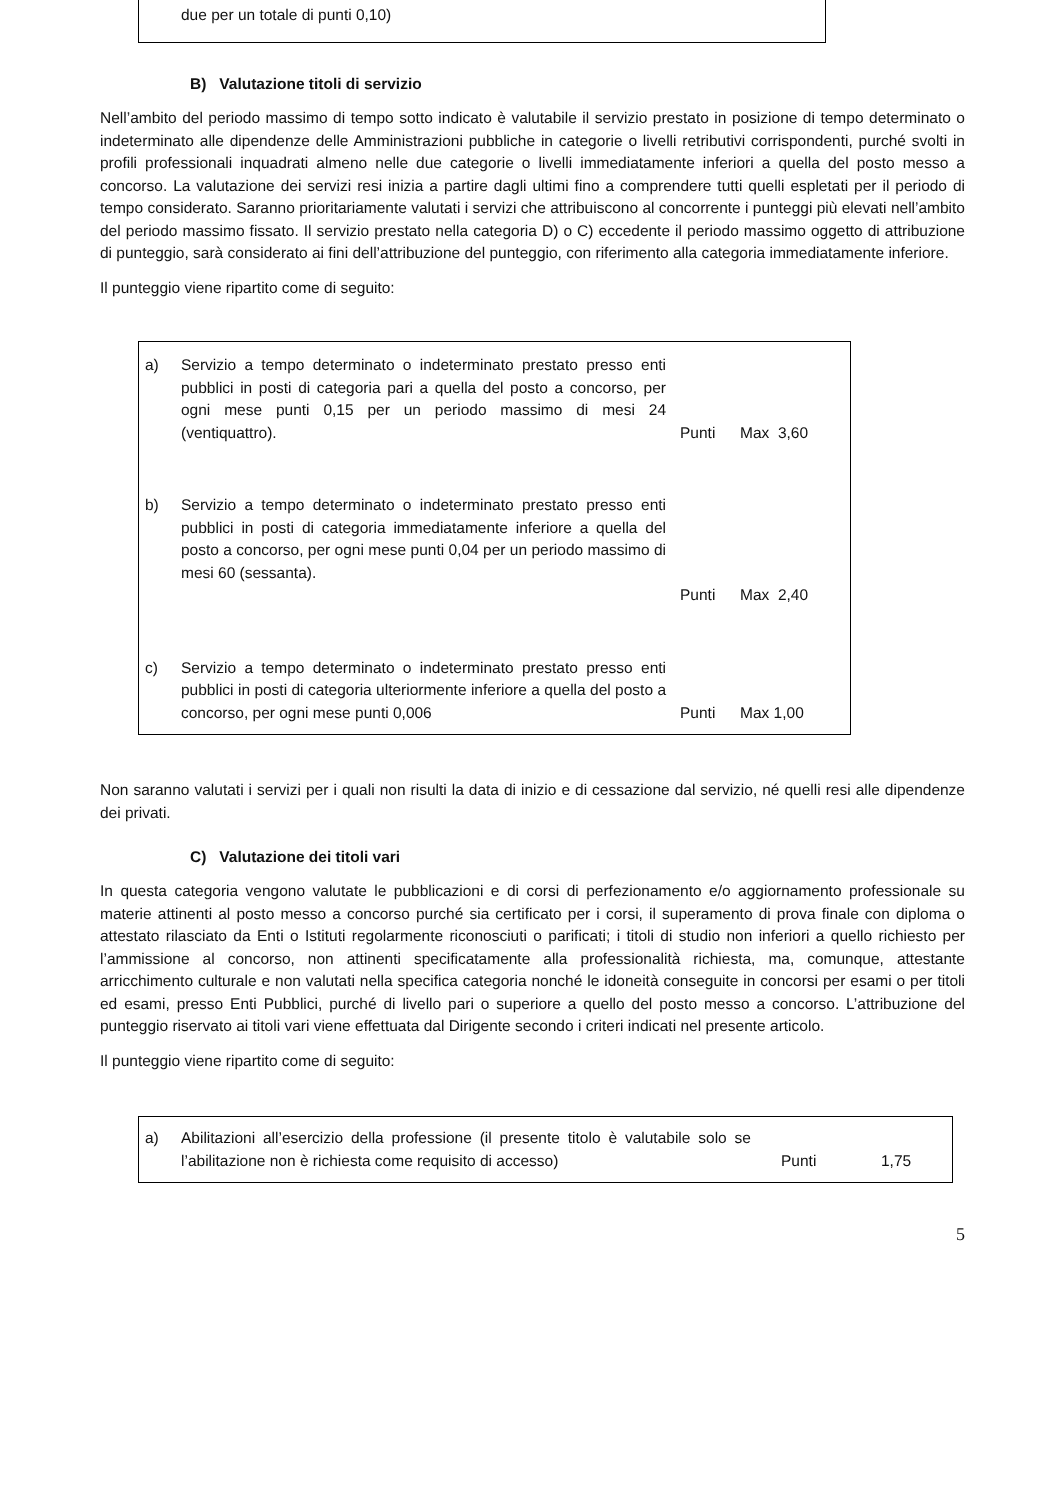due per un totale di punti 0,10)
B) Valutazione titoli di servizio
Nell’ambito del periodo massimo di tempo sotto indicato è valutabile il servizio prestato in posizione di tempo determinato o indeterminato alle dipendenze delle Amministrazioni pubbliche in categorie o livelli retributivi corrispondenti, purché svolti in profili professionali inquadrati almeno nelle due categorie o livelli immediatamente inferiori a quella del posto messo a concorso. La valutazione dei servizi resi inizia a partire dagli ultimi fino a comprendere tutti quelli espletati per il periodo di tempo considerato. Saranno prioritariamente valutati i servizi che attribuiscono al concorrente i punteggi più elevati nell’ambito del periodo massimo fissato. Il servizio prestato nella categoria D) o C) eccedente il periodo massimo oggetto di attribuzione di punteggio, sarà considerato ai fini dell’attribuzione del punteggio, con riferimento alla categoria immediatamente inferiore.
Il punteggio viene ripartito come di seguito:
| a) | Servizio a tempo determinato o indeterminato prestato presso enti pubblici in posti di categoria pari a quella del posto a concorso, per ogni mese punti 0,15 per un periodo massimo di mesi 24 (ventiquattro). | Punti | Max 3,60 |
| b) | Servizio a tempo determinato o indeterminato prestato presso enti pubblici in posti di categoria immediatamente inferiore a quella del posto a concorso, per ogni mese punti 0,04 per un periodo massimo di mesi 60 (sessanta). | Punti | Max 2,40 |
| c) | Servizio a tempo determinato o indeterminato prestato presso enti pubblici in posti di categoria ulteriormente inferiore a quella del posto a concorso, per ogni mese punti 0,006 | Punti | Max 1,00 |
Non saranno valutati i servizi per i quali non risulti la data di inizio e di cessazione dal servizio, né quelli resi alle dipendenze dei privati.
C) Valutazione dei titoli vari
In questa categoria vengono valutate le pubblicazioni e di corsi di perfezionamento e/o aggiornamento professionale su materie attinenti al posto messo a concorso purché sia certificato per i corsi, il superamento di prova finale con diploma o attestato rilasciato da Enti o Istituti regolarmente riconosciuti o parificati; i titoli di studio non inferiori a quello richiesto per l’ammissione al concorso, non attinenti specificatamente alla professionalità richiesta, ma, comunque, attestante arricchimento culturale e non valutati nella specifica categoria nonché le idoneità conseguite in concorsi per esami o per titoli ed esami, presso Enti Pubblici, purché di livello pari o superiore a quello del posto messo a concorso. L’attribuzione del punteggio riservato ai titoli vari viene effettuata dal Dirigente secondo i criteri indicati nel presente articolo.
Il punteggio viene ripartito come di seguito:
| a) | Abilitazioni all’esercizio della professione (il presente titolo è valutabile solo se l’abilitazione non è richiesta come requisito di accesso) | Punti | 1,75 |
5